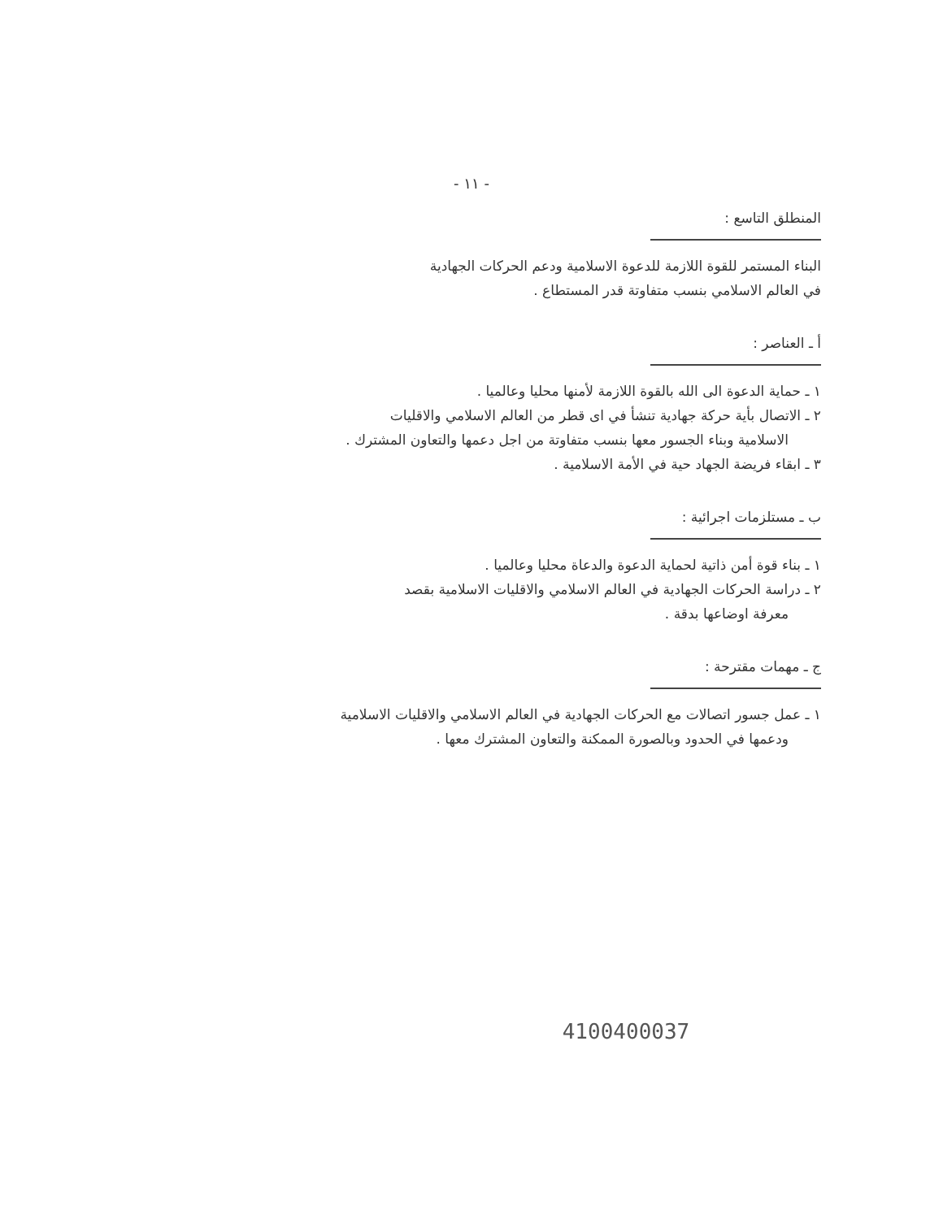- ١١ -
المنطلق التاسع :
البناء المستمر للقوة اللازمة للدعوة الاسلامية ودعم الحركات الجهادية
في العالم الاسلامي بنسب متفاوتة قدر المستطاع .
أ ـ العناصر :
١ ـ حماية الدعوة الى الله بالقوة اللازمة لأمنها محليا وعالميا .
٢ ـ الاتصال بأية حركة جهادية تنشأ في اى قطر من العالم الاسلامي والاقليات
الاسلامية وبناء الجسور معها بنسب متفاوتة من اجل دعمها والتعاون المشترك .
٣ ـ ابقاء فريضة الجهاد حية في الأمة الاسلامية .
ب ـ مستلزمات اجرائية :
١ ـ بناء قوة أمن ذاتية لحماية الدعوة والدعاة محليا وعالميا .
٢ ـ دراسة الحركات الجهادية في العالم الاسلامي والاقليات الاسلامية بقصد
معرفة اوضاعها بدقة .
ج ـ مهمات مقترحة :
١ ـ عمل جسور اتصالات مع الحركات الجهادية في العالم الاسلامي والاقليات الاسلامية
ودعمها في الحدود وبالصورة الممكنة والتعاون المشترك معها .
4100400037